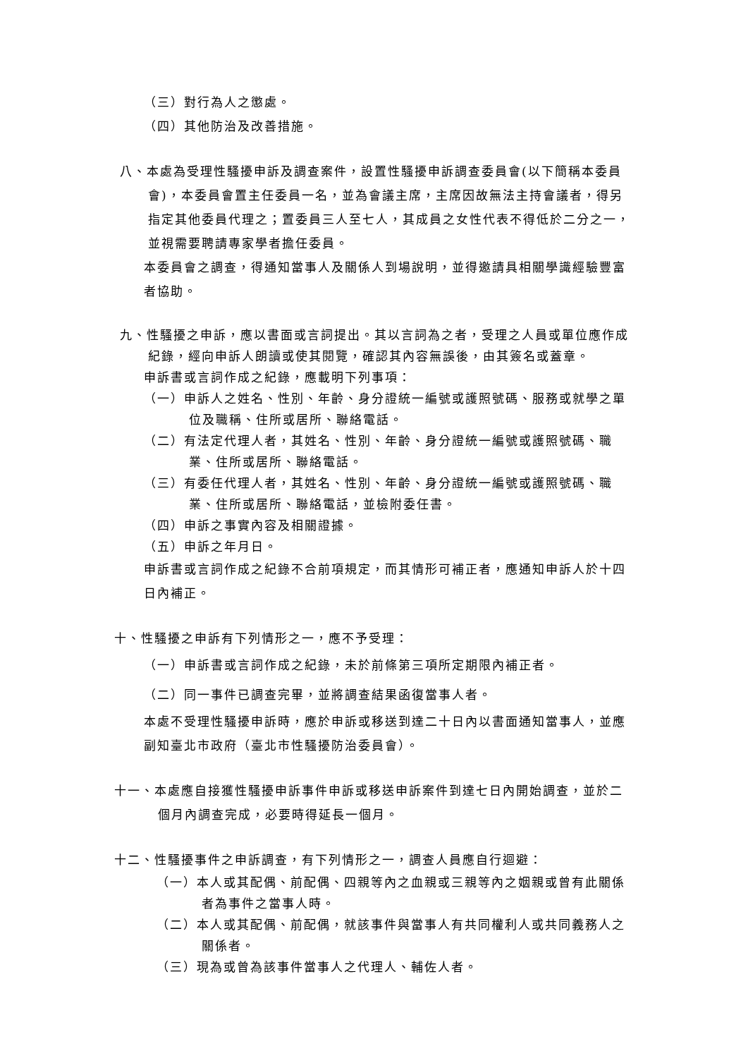（三）對行為人之懲處。
（四）其他防治及改善措施。
八、本處為受理性騷擾申訴及調查案件，設置性騷擾申訴調查委員會(以下簡稱本委員會)，本委員會置主任委員一名，並為會議主席，主席因故無法主持會議者，得另指定其他委員代理之；置委員三人至七人，其成員之女性代表不得低於二分之一，並視需要聘請專家學者擔任委員。
本委員會之調查，得通知當事人及關係人到場說明，並得邀請具相關學識經驗豐富者協助。
九、性騷擾之申訴，應以書面或言詞提出。其以言詞為之者，受理之人員或單位應作成紀錄，經向申訴人朗讀或使其閱覽，確認其內容無誤後，由其簽名或蓋章。
申訴書或言詞作成之紀錄，應載明下列事項：
（一）申訴人之姓名、性別、年齡、身分證統一編號或護照號碼、服務或就學之單位及職稱、住所或居所、聯絡電話。
（二）有法定代理人者，其姓名、性別、年齡、身分證統一編號或護照號碼、職業、住所或居所、聯絡電話。
（三）有委任代理人者，其姓名、性別、年齡、身分證統一編號或護照號碼、職業、住所或居所、聯絡電話，並檢附委任書。
（四）申訴之事實內容及相關證據。
（五）申訴之年月日。
申訴書或言詞作成之紀錄不合前項規定，而其情形可補正者，應通知申訴人於十四日內補正。
十、性騷擾之申訴有下列情形之一，應不予受理：
（一）申訴書或言詞作成之紀錄，未於前條第三項所定期限內補正者。
（二）同一事件已調查完畢，並將調查結果函復當事人者。
本處不受理性騷擾申訴時，應於申訴或移送到達二十日內以書面通知當事人，並應副知臺北市政府（臺北市性騷擾防治委員會）。
十一、本處應自接獲性騷擾申訴事件申訴或移送申訴案件到達七日內開始調查，並於二個月內調查完成，必要時得延長一個月。
十二、性騷擾事件之申訴調查，有下列情形之一，調查人員應自行迴避：
（一）本人或其配偶、前配偶、四親等內之血親或三親等內之姻親或曾有此關係者為事件之當事人時。
（二）本人或其配偶、前配偶，就該事件與當事人有共同權利人或共同義務人之關係者。
（三）現為或曾為該事件當事人之代理人、輔佐人者。